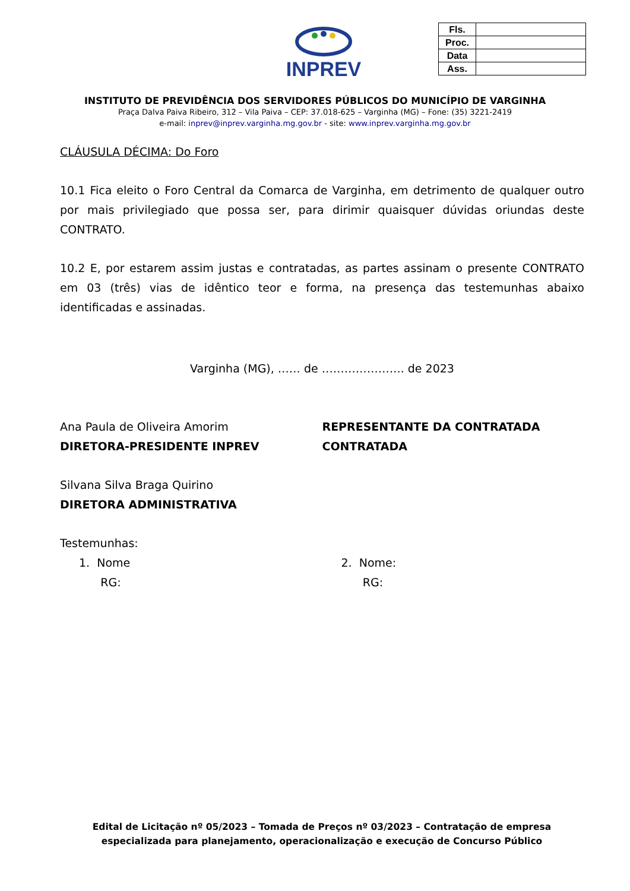INPREV
| Fls. | |
| Proc. | |
| Data | |
| Ass. | |
INSTITUTO DE PREVIDÊNCIA DOS SERVIDORES PÚBLICOS DO MUNICÍPIO DE VARGINHA
Praça Dalva Paiva Ribeiro, 312 – Vila Paiva – CEP: 37.018-625 – Varginha (MG) – Fone: (35) 3221-2419
e-mail: inprev@inprev.varginha.mg.gov.br - site: www.inprev.varginha.mg.gov.br
CLÁUSULA DÉCIMA: Do Foro
10.1 Fica eleito o Foro Central da Comarca de Varginha, em detrimento de qualquer outro por mais privilegiado que possa ser, para dirimir quaisquer dúvidas oriundas deste CONTRATO.
10.2 E, por estarem assim justas e contratadas, as partes assinam o presente CONTRATO em 03 (três) vias de idêntico teor e forma, na presença das testemunhas abaixo identificadas e assinadas.
Varginha (MG), …… de …………………. de 2023
Ana Paula de Oliveira Amorim
DIRETORA-PRESIDENTE INPREV
REPRESENTANTE DA CONTRATADA
CONTRATADA
Silvana Silva Braga Quirino
DIRETORA ADMINISTRATIVA
Testemunhas:
1. Nome
RG:
2. Nome:
RG:
Edital de Licitação nº 05/2023 – Tomada de Preços nº 03/2023 – Contratação de empresa especializada para planejamento, operacionalização e execução de Concurso Público